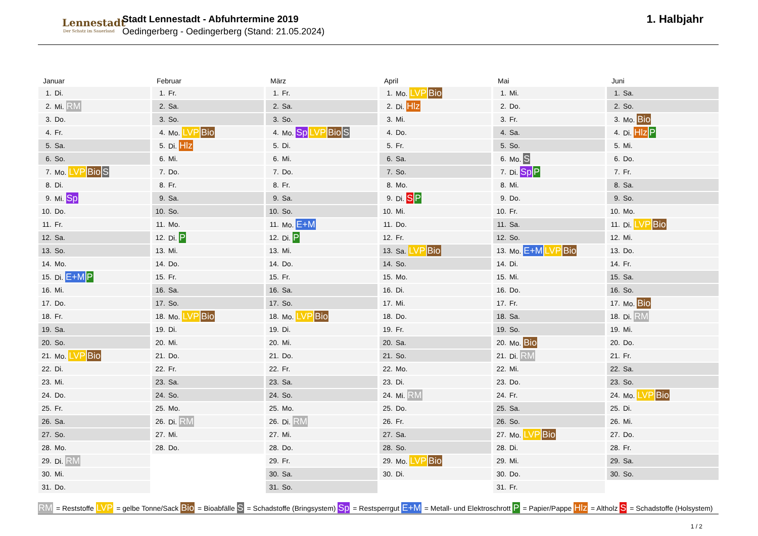Lennestadt
Der Schatz im Sauerland
Stadt Lennestadt - Abfuhrtermine 2019
Oedingerberg - Oedingerberg (Stand: 21.05.2024)
1. Halbjahr
Januar
| 1. | Di. |
| 2. | Mi. RM |
| 3. | Do. |
| 4. | Fr. |
| 5. | Sa. |
| 6. | So. |
| 7. | Mo. LVP Bio S |
| 8. | Di. |
| 9. | Mi. Sp |
| 10. | Do. |
| 11. | Fr. |
| 12. | Sa. |
| 13. | So. |
| 14. | Mo. |
| 15. | Di. E+M P |
| 16. | Mi. |
| 17. | Do. |
| 18. | Fr. |
| 19. | Sa. |
| 20. | So. |
| 21. | Mo. LVP Bio |
| 22. | Di. |
| 23. | Mi. |
| 24. | Do. |
| 25. | Fr. |
| 26. | Sa. |
| 27. | So. |
| 28. | Mo. |
| 29. | Di. RM |
| 30. | Mi. |
| 31. | Do. |
Februar
| 1. | Fr. |
| 2. | Sa. |
| 3. | So. |
| 4. | Mo. LVP Bio |
| 5. | Di. Hlz |
| 6. | Mi. |
| 7. | Do. |
| 8. | Fr. |
| 9. | Sa. |
| 10. | So. |
| 11. | Mo. |
| 12. | Di. P |
| 13. | Mi. |
| 14. | Do. |
| 15. | Fr. |
| 16. | Sa. |
| 17. | So. |
| 18. | Mo. LVP Bio |
| 19. | Di. |
| 20. | Mi. |
| 21. | Do. |
| 22. | Fr. |
| 23. | Sa. |
| 24. | So. |
| 25. | Mo. |
| 26. | Di. RM |
| 27. | Mi. |
| 28. | Do. |
März
| 1. | Fr. |
| 2. | Sa. |
| 3. | So. |
| 4. | Mo. Sp LVP Bio S |
| 5. | Di. |
| 6. | Mi. |
| 7. | Do. |
| 8. | Fr. |
| 9. | Sa. |
| 10. | So. |
| 11. | Mo. E+M |
| 12. | Di. P |
| 13. | Mi. |
| 14. | Do. |
| 15. | Fr. |
| 16. | Sa. |
| 17. | So. |
| 18. | Mo. LVP Bio |
| 19. | Di. |
| 20. | Mi. |
| 21. | Do. |
| 22. | Fr. |
| 23. | Sa. |
| 24. | So. |
| 25. | Mo. |
| 26. | Di. RM |
| 27. | Mi. |
| 28. | Do. |
| 29. | Fr. |
| 30. | Sa. |
| 31. | So. |
April
| 1. | Mo. LVP Bio |
| 2. | Di. Hlz |
| 3. | Mi. |
| 4. | Do. |
| 5. | Fr. |
| 6. | Sa. |
| 7. | So. |
| 8. | Mo. |
| 9. | Di. S P |
| 10. | Mi. |
| 11. | Do. |
| 12. | Fr. |
| 13. | Sa. LVP Bio |
| 14. | So. |
| 15. | Mo. |
| 16. | Di. |
| 17. | Mi. |
| 18. | Do. |
| 19. | Fr. |
| 20. | Sa. |
| 21. | So. |
| 22. | Mo. |
| 23. | Di. |
| 24. | Mi. RM |
| 25. | Do. |
| 26. | Fr. |
| 27. | Sa. |
| 28. | So. |
| 29. | Mo. LVP Bio |
| 30. | Di. |
Mai
| 1. | Mi. |
| 2. | Do. |
| 3. | Fr. |
| 4. | Sa. |
| 5. | So. |
| 6. | Mo. S |
| 7. | Di. Sp P |
| 8. | Mi. |
| 9. | Do. |
| 10. | Fr. |
| 11. | Sa. |
| 12. | So. |
| 13. | Mo. E+M LVP Bio |
| 14. | Di. |
| 15. | Mi. |
| 16. | Do. |
| 17. | Fr. |
| 18. | Sa. |
| 19. | So. |
| 20. | Mo. Bio |
| 21. | Di. RM |
| 22. | Mi. |
| 23. | Do. |
| 24. | Fr. |
| 25. | Sa. |
| 26. | So. |
| 27. | Mo. LVP Bio |
| 28. | Di. |
| 29. | Mi. |
| 30. | Do. |
| 31. | Fr. |
Juni
| 1. | Sa. |
| 2. | So. |
| 3. | Mo. Bio |
| 4. | Di. Hlz P |
| 5. | Mi. |
| 6. | Do. |
| 7. | Fr. |
| 8. | Sa. |
| 9. | So. |
| 10. | Mo. |
| 11. | Di. LVP Bio |
| 12. | Mi. |
| 13. | Do. |
| 14. | Fr. |
| 15. | Sa. |
| 16. | So. |
| 17. | Mo. Bio |
| 18. | Di. RM |
| 19. | Mi. |
| 20. | Do. |
| 21. | Fr. |
| 22. | Sa. |
| 23. | So. |
| 24. | Mo. LVP Bio |
| 25. | Di. |
| 26. | Mi. |
| 27. | Do. |
| 28. | Fr. |
| 29. | Sa. |
| 30. | So. |
RM = Reststoffe LVP = gelbe Tonne/Sack Bio = Bioabfälle S = Schadstoffe (Bringsystem) Sp = Restsperrgut E+M = Metall- und Elektroschrott P = Papier/Pappe Hlz = Altholz S = Schadstoffe (Holsystem)
1 / 2